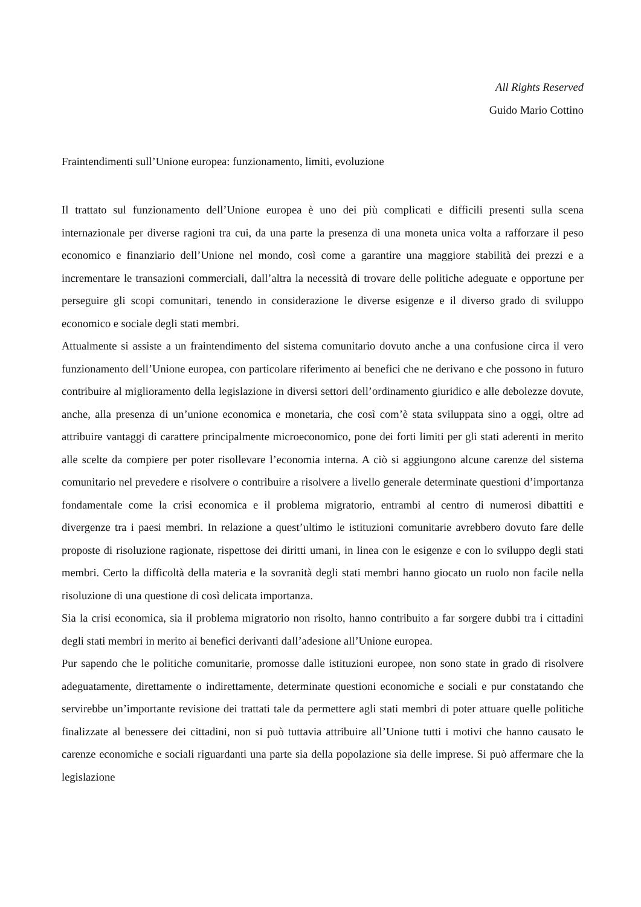All Rights Reserved
Guido Mario Cottino
Fraintendimenti sull’Unione europea: funzionamento, limiti, evoluzione
Il trattato sul funzionamento dell’Unione europea è uno dei più complicati e difficili presenti sulla scena internazionale per diverse ragioni tra cui, da una parte la presenza di una moneta unica volta a rafforzare il peso economico e finanziario dell’Unione nel mondo, così come a garantire una maggiore stabilità dei prezzi e a incrementare le transazioni commerciali, dall’altra la necessità di trovare delle politiche adeguate e opportune per perseguire gli scopi comunitari, tenendo in considerazione le diverse esigenze e il diverso grado di sviluppo economico e sociale degli stati membri.
Attualmente si assiste a un fraintendimento del sistema comunitario dovuto anche a una confusione circa il vero funzionamento dell’Unione europea, con particolare riferimento ai benefici che ne derivano e che possono in futuro contribuire al miglioramento della legislazione in diversi settori dell’ordinamento giuridico e alle debolezze dovute, anche, alla presenza di un’unione economica e monetaria, che così com’è stata sviluppata sino a oggi, oltre ad attribuire vantaggi di carattere principalmente microeconomico, pone dei forti limiti per gli stati aderenti in merito alle scelte da compiere per poter risollevare l’economia interna. A ciò si aggiungono alcune carenze del sistema comunitario nel prevedere e risolvere o contribuire a risolvere a livello generale determinate questioni d’importanza fondamentale come la crisi economica e il problema migratorio, entrambi al centro di numerosi dibattiti e divergenze tra i paesi membri. In relazione a quest’ultimo le istituzioni comunitarie avrebbero dovuto fare delle proposte di risoluzione ragionate, rispettose dei diritti umani, in linea con le esigenze e con lo sviluppo degli stati membri. Certo la difficoltà della materia e la sovranità degli stati membri hanno giocato un ruolo non facile nella risoluzione di una questione di così delicata importanza.
Sia la crisi economica, sia il problema migratorio non risolto, hanno contribuito a far sorgere dubbi tra i cittadini degli stati membri in merito ai benefici derivanti dall’adesione all’Unione europea.
Pur sapendo che le politiche comunitarie, promosse dalle istituzioni europee, non sono state in grado di risolvere adeguatamente, direttamente o indirettamente, determinate questioni economiche e sociali e pur constatando che servirebbe un’importante revisione dei trattati tale da permettere agli stati membri di poter attuare quelle politiche finalizzate al benessere dei cittadini, non si può tuttavia attribuire all’Unione tutti i motivi che hanno causato le carenze economiche e sociali riguardanti una parte sia della popolazione sia delle imprese. Si può affermare che la legislazione